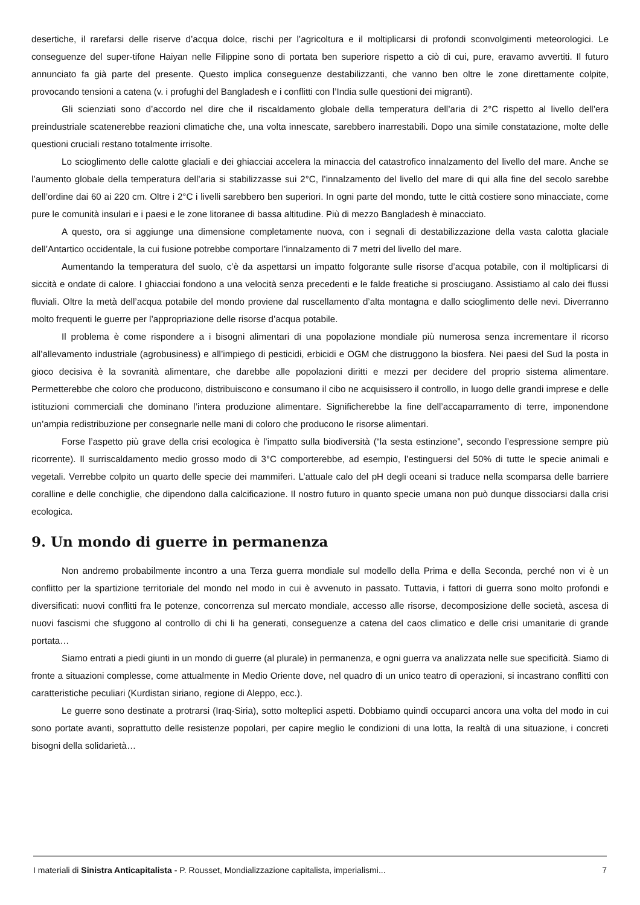desertiche, il rarefarsi delle riserve d’acqua dolce, rischi per l’agricoltura e il moltiplicarsi di profondi sconvolgimenti meteorologici. Le conseguenze del super-tifone Haiyan nelle Filippine sono di portata ben superiore rispetto a ciò di cui, pure, eravamo avvertiti. Il futuro annunciato fa già parte del presente. Questo implica conseguenze destabilizzanti, che vanno ben oltre le zone direttamente colpite, provocando tensioni a catena (v. i profughi del Bangladesh e i conflitti con l’India sulle questioni dei migranti).
Gli scienziati sono d’accordo nel dire che il riscaldamento globale della temperatura dell’aria di 2°C rispetto al livello dell’era preindustriale scatenerebbe reazioni climatiche che, una volta innescate, sarebbero inarrestabili. Dopo una simile constatazione, molte delle questioni cruciali restano totalmente irrisolte.
Lo scioglimento delle calotte glaciali e dei ghiacciai accelera la minaccia del catastrofico innalzamento del livello del mare. Anche se l’aumento globale della temperatura dell’aria si stabilizzasse sui 2°C, l’innalzamento del livello del mare di qui alla fine del secolo sarebbe dell’ordine dai 60 ai 220 cm. Oltre i 2°C i livelli sarebbero ben superiori. In ogni parte del mondo, tutte le città costiere sono minacciate, come pure le comunità insulari e i paesi e le zone litoranee di bassa altitudine. Più di mezzo Bangladesh è minacciato.
A questo, ora si aggiunge una dimensione completamente nuova, con i segnali di destabilizzazione della vasta calotta glaciale dell’Antartico occidentale, la cui fusione potrebbe comportare l’innalzamento di 7 metri del livello del mare.
Aumentando la temperatura del suolo, c’è da aspettarsi un impatto folgorante sulle risorse d’acqua potabile, con il moltiplicarsi di siccità e ondate di calore. I ghiacciai fondono a una velocità senza precedenti e le falde freatiche si prosciugano. Assistiamo al calo dei flussi fluviali. Oltre la metà dell’acqua potabile del mondo proviene dal ruscellamento d’alta montagna e dallo scioglimento delle nevi. Diverranno molto frequenti le guerre per l’appropriazione delle risorse d’acqua potabile.
Il problema è come rispondere a i bisogni alimentari di una popolazione mondiale più numerosa senza incrementare il ricorso all’allevamento industriale (agrobusiness) e all’impiego di pesticidi, erbicidi e OGM che distruggono la biosfera. Nei paesi del Sud la posta in gioco decisiva è la sovranità alimentare, che darebbe alle popolazioni diritti e mezzi per decidere del proprio sistema alimentare. Permetterebbe che coloro che producono, distribuiscono e consumano il cibo ne acquisissero il controllo, in luogo delle grandi imprese e delle istituzioni commerciali che dominano l’intera produzione alimentare. Significherebbe la fine dell’accaparramento di terre, imponendone un’ampia redistribuzione per consegnarle nelle mani di coloro che producono le risorse alimentari.
Forse l’aspetto più grave della crisi ecologica è l’impatto sulla biodiversità (“la sesta estinzione”, secondo l’espressione sempre più ricorrente). Il surriscaldamento medio grosso modo di 3°C comporterebbe, ad esempio, l’estinguersi del 50% di tutte le specie animali e vegetali. Verrebbe colpito un quarto delle specie dei mammiferi. L’attuale calo del pH degli oceani si traduce nella scomparsa delle barriere coralline e delle conchiglie, che dipendono dalla calcificazione. Il nostro futuro in quanto specie umana non può dunque dissociarsi dalla crisi ecologica.
9. Un mondo di guerre in permanenza
Non andremo probabilmente incontro a una Terza guerra mondiale sul modello della Prima e della Seconda, perché non vi è un conflitto per la spartizione territoriale del mondo nel modo in cui è avvenuto in passato. Tuttavia, i fattori di guerra sono molto profondi e diversificati: nuovi conflitti fra le potenze, concorrenza sul mercato mondiale, accesso alle risorse, decomposizione delle società, ascesa di nuovi fascismi che sfuggono al controllo di chi li ha generati, conseguenze a catena del caos climatico e delle crisi umanitarie di grande portata…
Siamo entrati a piedi giunti in un mondo di guerre (al plurale) in permanenza, e ogni guerra va analizzata nelle sue specificità. Siamo di fronte a situazioni complesse, come attualmente in Medio Oriente dove, nel quadro di un unico teatro di operazioni, si incastrano conflitti con caratteristiche peculiari (Kurdistan siriano, regione di Aleppo, ecc.).
Le guerre sono destinate a protrarsi (Iraq-Siria), sotto molteplici aspetti. Dobbiamo quindi occuparci ancora una volta del modo in cui sono portate avanti, soprattutto delle resistenze popolari, per capire meglio le condizioni di una lotta, la realtà di una situazione, i concreti bisogni della solidarietà…
I materiali di Sinistra Anticapitalista - P. Rousset, Mondializzazione capitalista, imperialismi... 7